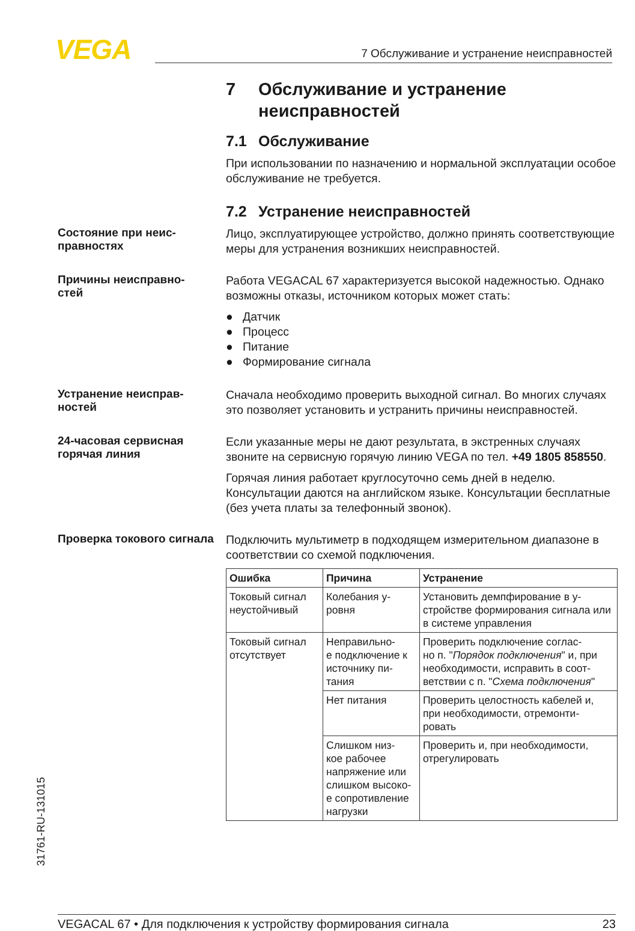VEGA
7 Обслуживание и устранение неисправностей
7 Обслуживание и устранение неисправностей
7.1 Обслуживание
При использовании по назначению и нормальной эксплуатации особое обслуживание не требуется.
7.2 Устранение неисправностей
Состояние при неис-
правностях
Лицо, эксплуатирующее устройство, должно принять соответствующие меры для устранения возникших неисправностей.
Причины неисправно-
стей
Работа VEGACAL 67 характеризуется высокой надежностью. Однако возможны отказы, источником которых может стать:
● Датчик
● Процесс
● Питание
● Формирование сигнала
Устранение неисправ-
ностей
Сначала необходимо проверить выходной сигнал. Во многих случаях это позволяет установить и устранить причины неисправностей.
24-часовая сервисная горячая линия
Если указанные меры не дают результата, в экстренных случаях звоните на сервисную горячую линию VEGA по тел. +49 1805 858550.
Горячая линия работает круглосуточно семь дней в неделю. Консультации даются на английском языке. Консультации бесплатные (без учета платы за телефонный звонок).
Проверка токового сигнала
Подключить мультиметр в подходящем измерительном диапазоне в соответствии со схемой подключения.
| Ошибка | Причина | Устранение |
| --- | --- | --- |
| Токовый сигнал неустойчивый | Колебания у- ровня | Установить демпфирование в у- стройстве формирования сигнала или в системе управления |
| Токовый сигнал отсутствует | Неправильно- е подключение к источнику пи- тания | Проверить подключение соглас- но п. " Порядок подключения " и, при необходимости, исправить в соот- ветствии с п. " Схема подключения " |
| | Нет питания | Проверить целостность кабелей и, при необходимости, отремонти- ровать |
| | Слишком низ- кое рабочее напряжение или слишком высоко- е сопротивление нагрузки | Проверить и, при необходимости, отрегулировать |
31761-RU-131015
VEGACAL 67 • Для подключения к устройству формирования сигнала 23